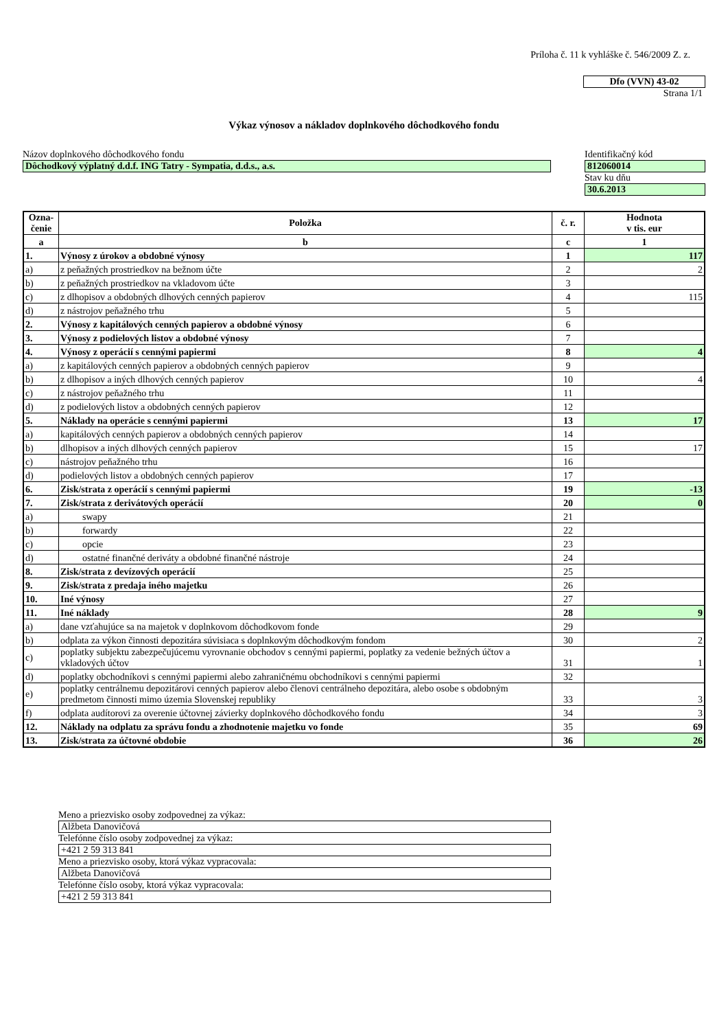Príloha č. 11 k vyhláške č. 546/2009 Z. z.
Dfo (VVN) 43-02
Strana 1/1
Výkaz výnosov a nákladov doplnkového dôchodkového fondu
Názov doplnkového dôchodkového fondu
Dôchodkový výplatný d.d.f. ING Tatry - Sympatia, d.d.s., a.s.
Identifikačný kód
812060014
Stav ku dňu
30.6.2013
| Ozna- čenie | Položka | č. r. | Hodnota v tis. eur |
| --- | --- | --- | --- |
| a | b | c | 1 |
| 1. | Výnosy z úrokov a obdobné výnosy | 1 | 117 |
| a) | z peňažných prostriedkov na bežnom účte | 2 | 2 |
| b) | z peňažných prostriedkov na vkladovom účte | 3 | |
| c) | z dlhopisov a obdobných dlhových cenných papierov | 4 | 115 |
| d) | z nástrojov peňažného trhu | 5 | |
| 2. | Výnosy z kapitálových cenných papierov a obdobné výnosy | 6 | |
| 3. | Výnosy z podielových listov a obdobné výnosy | 7 | |
| 4. | Výnosy z operácií s cennými papiermi | 8 | 4 |
| a) | z kapitálových cenných papierov a obdobných cenných papierov | 9 | |
| b) | z dlhopisov a iných dlhových cenných papierov | 10 | 4 |
| c) | z nástrojov peňažného trhu | 11 | |
| d) | z podielových listov a obdobných cenných papierov | 12 | |
| 5. | Náklady na operácie s cennými papiermi | 13 | 17 |
| a) | kapitálových cenných papierov a obdobných cenných papierov | 14 | |
| b) | dlhopisov a iných dlhových cenných papierov | 15 | 17 |
| c) | nástrojov peňažného trhu | 16 | |
| d) | podielových listov a obdobných cenných papierov | 17 | |
| 6. | Zisk/strata z operácií s cennými papiermi | 19 | -13 |
| 7. | Zisk/strata z derivátových operácií | 20 | 0 |
| a) | swapy | 21 | |
| b) | forwardy | 22 | |
| c) | opcie | 23 | |
| d) | ostatné finančné deriváty a obdobné finančné nástroje | 24 | |
| 8. | Zisk/strata z devízových operácií | 25 | |
| 9. | Zisk/strata z predaja iného majetku | 26 | |
| 10. | Iné výnosy | 27 | |
| 11. | Iné náklady | 28 | 9 |
| a) | dane vzťahujúce sa na majetok v doplnkovom dôchodkovom fonde | 29 | |
| b) | odplata za výkon činnosti depozitára súvisiaca s doplnkovým dôchodkovým fondom | 30 | 2 |
| c) | poplatky subjektu zabezpečujúcemu vyrovnanie obchodov s cennými papiermi, poplatky za vedenie bežných účtov a vkladových účtov | 31 | 1 |
| d) | poplatky obchodníkovi s cennými papiermi alebo zahraničnému obchodníkovi s cennými papiermi | 32 | |
| e) | poplatky centrálnemu depozitárovi cenných papierov alebo členovi centrálneho depozitára, alebo osobe s obdobným predmetom činnosti mimo územia Slovenskej republiky | 33 | 3 |
| f) | odplata audítorovi za overenie účtovnej závierky doplnkového dôchodkového fondu | 34 | 3 |
| 12. | Náklady na odplatu za správu fondu a zhodnotenie majetku vo fonde | 35 | 69 |
| 13. | Zisk/strata za účtovné obdobie | 36 | 26 |
Meno a priezvisko osoby zodpovednej za výkaz:
Alžbeta Danovičová
Telefónne číslo osoby zodpovednej za výkaz:
+421 2 59 313 841
Meno a priezvisko osoby, ktorá výkaz vypracovala:
Alžbeta Danovičová
Telefónne číslo osoby, ktorá výkaz vypracovala:
+421 2 59 313 841